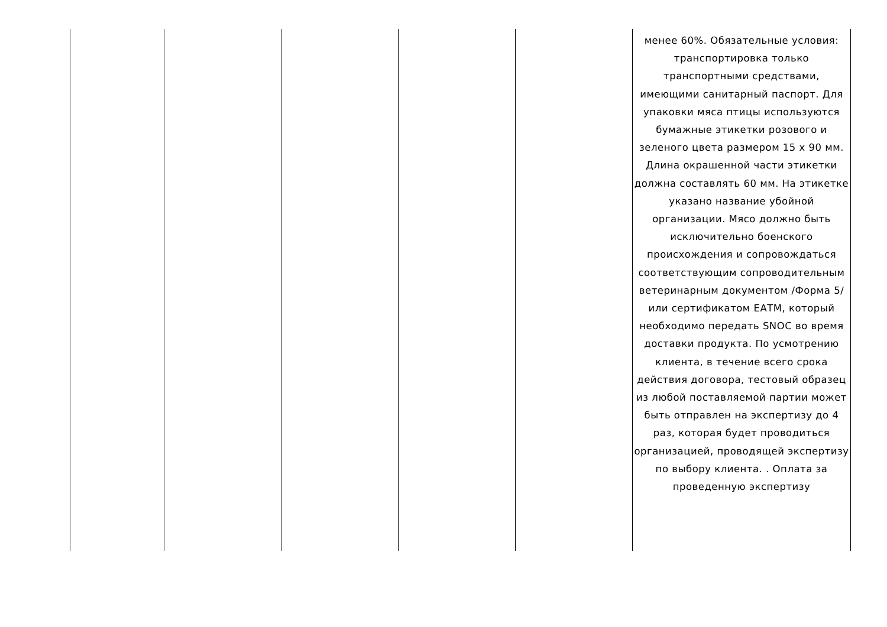| | | | | | менее 60%. Обязательные условия: транспортировка только транспортными средствами, имеющими санитарный паспорт. Для упаковки мяса птицы используются бумажные этикетки розового и зеленого цвета размером 15 х 90 мм. Длина окрашенной части этикетки должна составлять 60 мм. На этикетке указано название убойной организации. Мясо должно быть исключительно боенского происхождения и сопровождаться соответствующим сопроводительным ветеринарным документом /Форма 5/ или сертификатом ЕАТМ, который необходимо передать SNOC во время доставки продукта. По усмотрению клиента, в течение всего срока действия договора, тестовый образец из любой поставляемой партии может быть отправлен на экспертизу до 4 раз, которая будет проводиться организацией, проводящей экспертизу по выбору клиента. . Оплата за проведенную экспертизу |